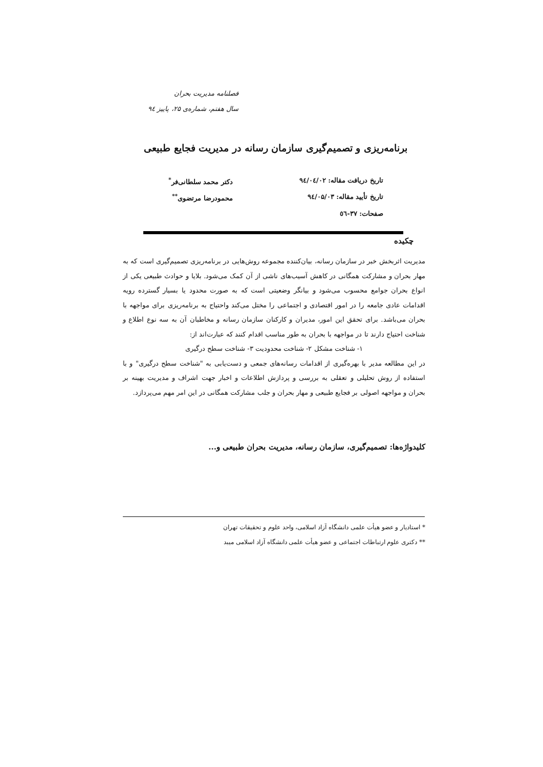فصلنامه مدیریت بحران
سال هفتم، شماره‌ی ۲۵، پاییز ۹٤
برنامه‌ریزی و تصمیم‌گیری سازمان رسانه در مدیریت فجایع طبیعی
| تاریخ دریافت مقاله: ۹٤/۰٤/۰۲ | دکتر محمد سلطانی‌فر<sup>*</sup> |
| تاریخ تأیید مقاله: ۹٤/۰۵/۰۳ | محمودرضا مرتضوی<sup>**</sup> |
| صفحات: ۳۷-٥٦ | |
چکیده
مدیریت اثربخش خبر در سازمان رسانه، بیان‌کننده مجموعه روش‌هایی در برنامه‌ریزی تصمیم‌گیری است که به مهار بحران و مشارکت همگانی در کاهش آسیب‌های ناشی از آن کمک می‌شود. بلایا و حوادث طبیعی یکی از انواع بحران جوامع محسوب می‌شود و بیانگر وضعیتی است که به صورت محدود یا بسیار گسترده رویه اقدامات عادی جامعه را در امور اقتصادی و اجتماعی را مختل می‌کند واحتیاج به برنامه‌ریزی برای مواجهه با بحران می‌باشد. برای تحقق این امور، مدیران و کارکنان سازمان رسانه و مخاطبان آن به سه نوع اطلاع و شناخت احتیاج دارند تا در مواجهه با بحران به طور مناسب اقدام کنند که عبارت‌اند از:
۱- شناخت مشکل ۲- شناخت محدودیت ۳- شناخت سطح درگیری
در این مطالعه مدیر با بهره‌گیری از اقدامات رسانه‌های جمعی و دست‌یابی به "شناخت سطح درگیری" و با استفاده از روش تحلیلی و تعقلی به بررسی و پردازش اطلاعات و اخبار جهت اشراف و مدیریت بهینه بر بحران و مواجهه اصولی بر فجایع طبیعی و مهار بحران و جلب مشارکت همگانی در این امر مهم می‌پردازد.
کلیدواژه‌ها: تصمیم‌گیری، سازمان رسانه، مدیریت بحران طبیعی و...
* استادیار و عضو هیأت علمی دانشگاه آزاد اسلامی، واحد علوم و تحقیقات تهران
** دکتری علوم ارتباطات اجتماعی و عضو هیأت علمی دانشگاه آزاد اسلامی میبد